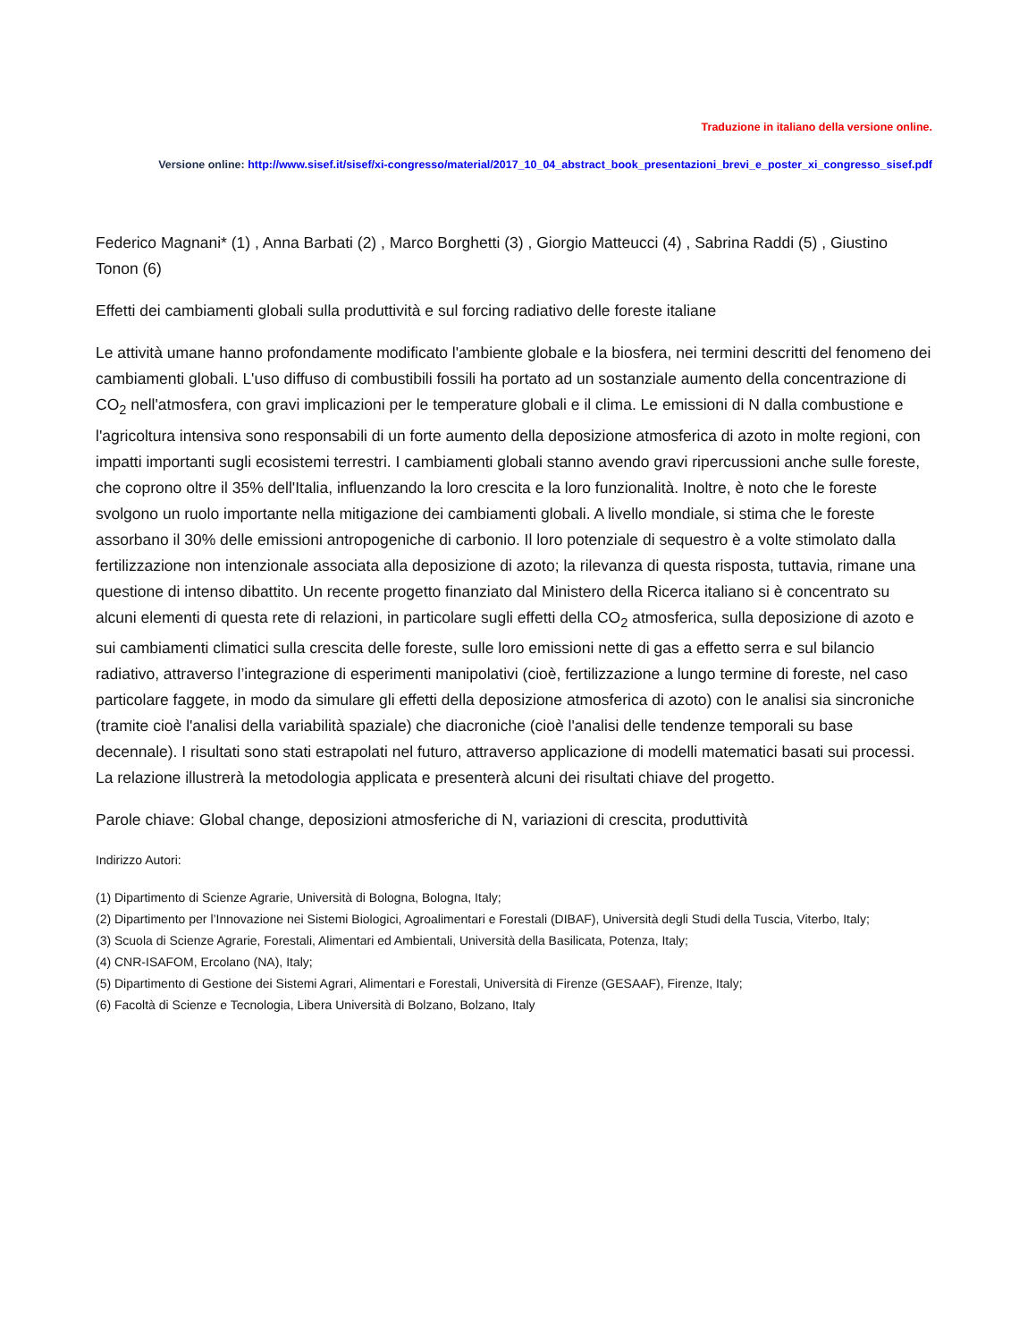Traduzione in italiano della versione online.
Versione online: http://www.sisef.it/sisef/xi-congresso/material/2017_10_04_abstract_book_presentazioni_brevi_e_poster_xi_congresso_sisef.pdf
Federico Magnani* (1) , Anna Barbati (2) , Marco Borghetti (3) , Giorgio Matteucci (4) , Sabrina Raddi (5) , Giustino Tonon (6)
Effetti dei cambiamenti globali sulla produttività e sul forcing radiativo delle foreste italiane
Le attività umane hanno profondamente modificato l'ambiente globale e la biosfera, nei termini descritti del fenomeno dei cambiamenti globali. L'uso diffuso di combustibili fossili ha portato ad un sostanziale aumento della concentrazione di CO<sub>2</sub> nell'atmosfera, con gravi implicazioni per le temperature globali e il clima. Le emissioni di N dalla combustione e l'agricoltura intensiva sono responsabili di un forte aumento della deposizione atmosferica di azoto in molte regioni, con impatti importanti sugli ecosistemi terrestri. I cambiamenti globali stanno avendo gravi ripercussioni anche sulle foreste, che coprono oltre il 35% dell'Italia, influenzando la loro crescita e la loro funzionalità. Inoltre, è noto che le foreste svolgono un ruolo importante nella mitigazione dei cambiamenti globali. A livello mondiale, si stima che le foreste assorbano il 30% delle emissioni antropogeniche di carbonio. Il loro potenziale di sequestro è a volte stimolato dalla fertilizzazione non intenzionale associata alla deposizione di azoto; la rilevanza di questa risposta, tuttavia, rimane una questione di intenso dibattito. Un recente progetto finanziato dal Ministero della Ricerca italiano si è concentrato su alcuni elementi di questa rete di relazioni, in particolare sugli effetti della CO<sub>2</sub> atmosferica, sulla deposizione di azoto e sui cambiamenti climatici sulla crescita delle foreste, sulle loro emissioni nette di gas a effetto serra e sul bilancio radiativo, attraverso l’integrazione di esperimenti manipolativi (cioè, fertilizzazione a lungo termine di foreste, nel caso particolare faggete, in modo da simulare gli effetti della deposizione atmosferica di azoto) con le analisi sia sincroniche (tramite cioè l'analisi della variabilità spaziale) che diacroniche (cioè l'analisi delle tendenze temporali su base decennale). I risultati sono stati estrapolati nel futuro, attraverso applicazione di modelli matematici basati sui processi. La relazione illustrerà la metodologia applicata e presenterà alcuni dei risultati chiave del progetto.
Parole chiave: Global change, deposizioni atmosferiche di N, variazioni di crescita, produttività
Indirizzo Autori:
(1) Dipartimento di Scienze Agrarie, Università di Bologna, Bologna, Italy;
(2) Dipartimento per l’Innovazione nei Sistemi Biologici, Agroalimentari e Forestali (DIBAF), Università degli Studi della Tuscia, Viterbo, Italy;
(3) Scuola di Scienze Agrarie, Forestali, Alimentari ed Ambientali, Università della Basilicata, Potenza, Italy;
(4) CNR-ISAFOM, Ercolano (NA), Italy;
(5) Dipartimento di Gestione dei Sistemi Agrari, Alimentari e Forestali, Università di Firenze (GESAAF), Firenze, Italy;
(6) Facoltà di Scienze e Tecnologia, Libera Università di Bolzano, Bolzano, Italy